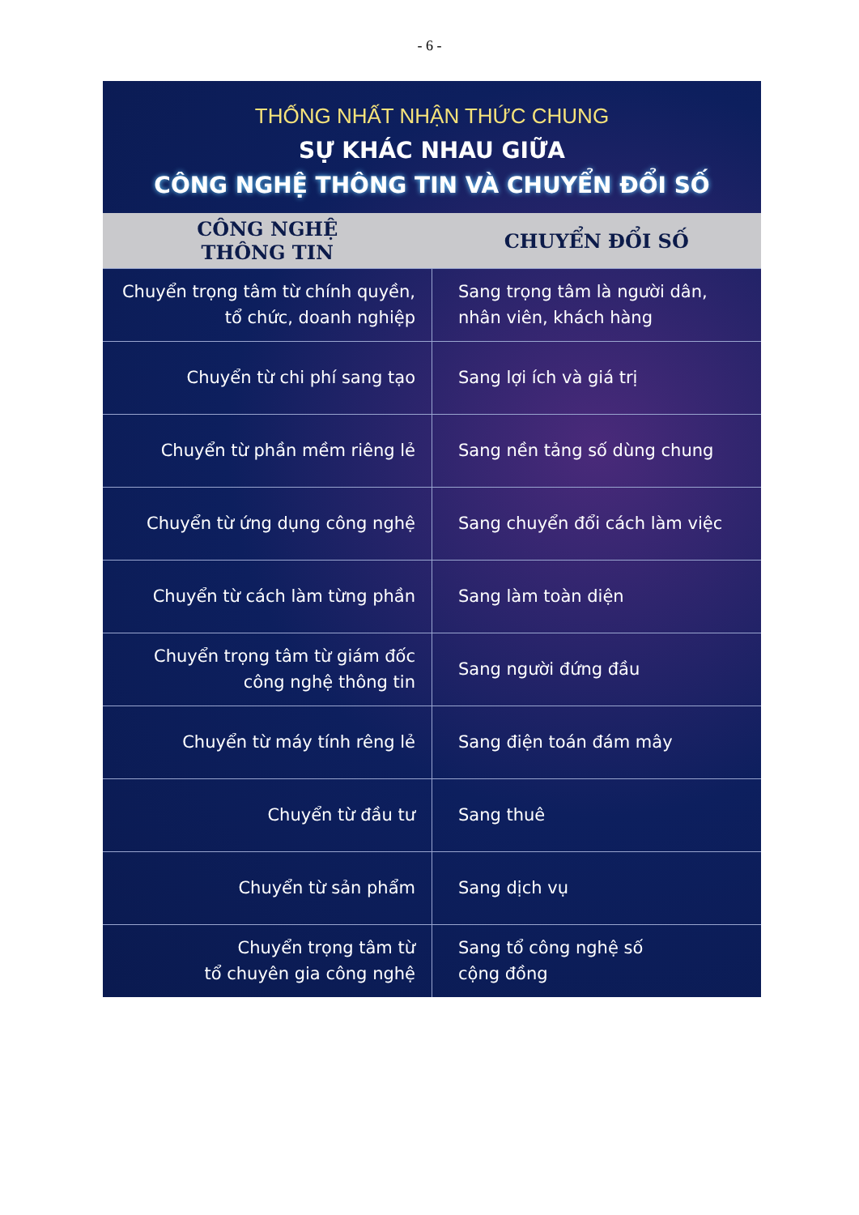- 6 -
THỐNG NHẤT NHẬN THỨC CHUNG
SỰ KHÁC NHAU GIỮA
CÔNG NGHỆ THÔNG TIN VÀ CHUYỂN ĐỔI SỐ
| CÔNG NGHỆ THÔNG TIN | CHUYỂN ĐỔI SỐ |
| --- | --- |
| Chuyển trọng tâm từ chính quyền, tổ chức, doanh nghiệp | Sang trọng tâm là người dân, nhân viên, khách hàng |
| Chuyển từ chi phí sang tạo | Sang lợi ích và giá trị |
| Chuyển từ phần mềm riêng lẻ | Sang nền tảng số dùng chung |
| Chuyển từ ứng dụng công nghệ | Sang chuyển đổi cách làm việc |
| Chuyển từ cách làm từng phần | Sang làm toàn diện |
| Chuyển trọng tâm từ giám đốc công nghệ thông tin | Sang người đứng đầu |
| Chuyển từ máy tính rêng lẻ | Sang điện toán đám mây |
| Chuyển từ đầu tư | Sang thuê |
| Chuyển từ sản phẩm | Sang dịch vụ |
| Chuyển trọng tâm từ tổ chuyên gia công nghệ | Sang tổ công nghệ số cộng đồng |